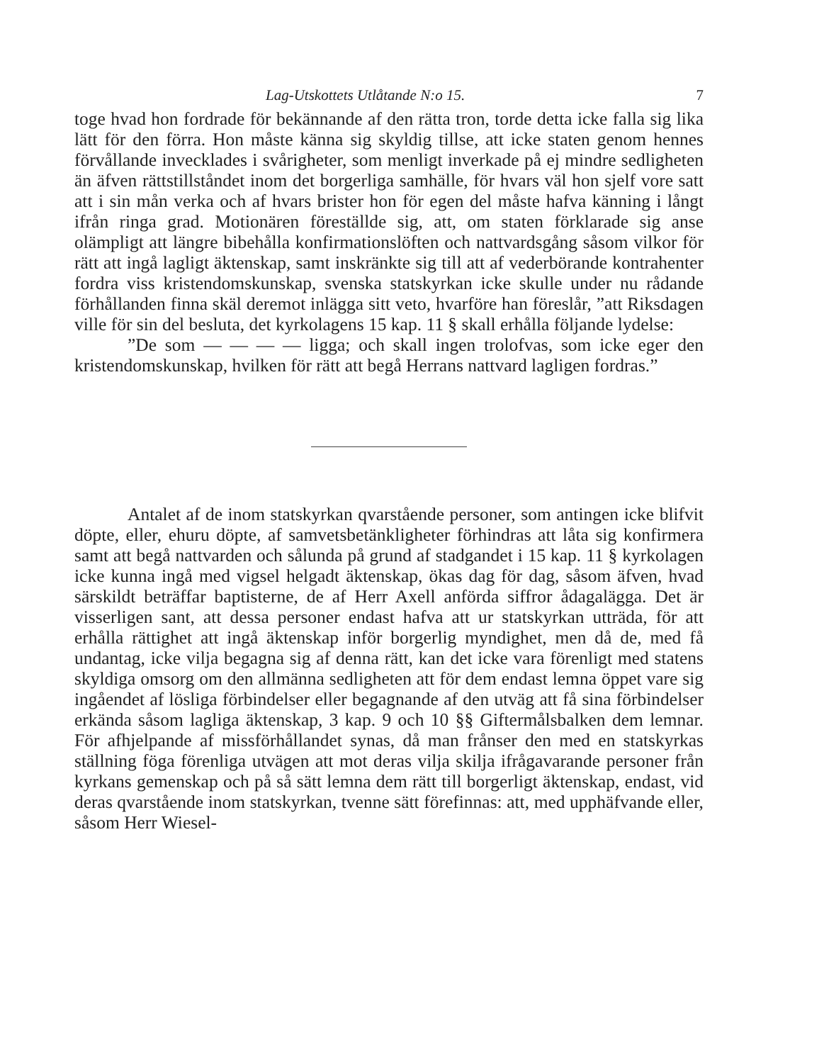Lag-Utskottets Utlåtande N:o 15. 7
toge hvad hon fordrade för bekännande af den rätta tron, torde detta icke falla sig lika lätt för den förra. Hon måste känna sig skyldig tillse, att icke staten genom hennes förvållande inveckla­des i svårigheter, som menligt inverkade på ej mindre sedligheten än äfven rättstillståndet inom det borgerliga samhälle, för hvars väl hon sjelf vore satt att i sin mån verka och af hvars brister hon för egen del måste hafva känning i långt ifrån ringa grad. Motionären föreställde sig, att, om staten förklarade sig anse olämpligt att längre bibehålla konfirmationslöften och nattvardsgång såsom vilkor för rätt att ingå lagligt äktenskap, samt inskränkte sig till att af vederbörande kontrahenter fordra viss kristendomskunskap, svenska statskyrkan icke skulle under nu rådande förhållanden finna skäl deremot inlägga sitt veto, hvarföre han föreslår, ”att Riksdagen ville för sin del besluta, det kyrkolagens 15 kap. 11 § skall erhålla följande lydelse:
”De som — — — — ligga; och skall ingen trolofvas, som icke eger den kristendomskunskap, hvilken för rätt att begå Herrans nattvard lagligen fordras.”
Antalet af de inom statskyrkan qvarstående personer, som antingen icke blifvit döpte, eller, ehuru döpte, af samvetsbetänkligheter förhindras att låta sig konfirmera samt att begå nattvarden och sålunda på grund af stadgandet i 15 kap. 11 § kyrkolagen icke kunna ingå med vigsel helgadt äktenskap, ökas dag för dag, såsom äfven, hvad särskildt beträffar baptisterne, de af Herr Axell anförda siffror ådagalägga. Det är visserligen sant, att dessa personer endast hafva att ur statskyrkan utträda, för att erhålla rättighet att ingå äktenskap inför borgerlig myndighet, men då de, med få undantag, icke vilja begagna sig af denna rätt, kan det icke vara förenligt med statens skyldiga omsorg om den allmänna sedligheten att för dem endast lemna öppet vare sig ingåendet af lösliga förbindelser eller begagnande af den utväg att få sina förbindelser erkända såsom lagliga äktenskap, 3 kap. 9 och 10 §§ Giftermålsbalken dem lemnar. För afhjelpande af missförhållandet synas, då man frånser den med en statskyrkas ställning föga förenliga utvägen att mot deras vilja skilja ifrågavarande personer från kyrkans gemenskap och på så sätt lemna dem rätt till borgerligt äktenskap, endast, vid deras qvarstående inom statskyrkan, tvenne sätt förefinnas: att, med upphäfvande eller, såsom Herr Wiesel-